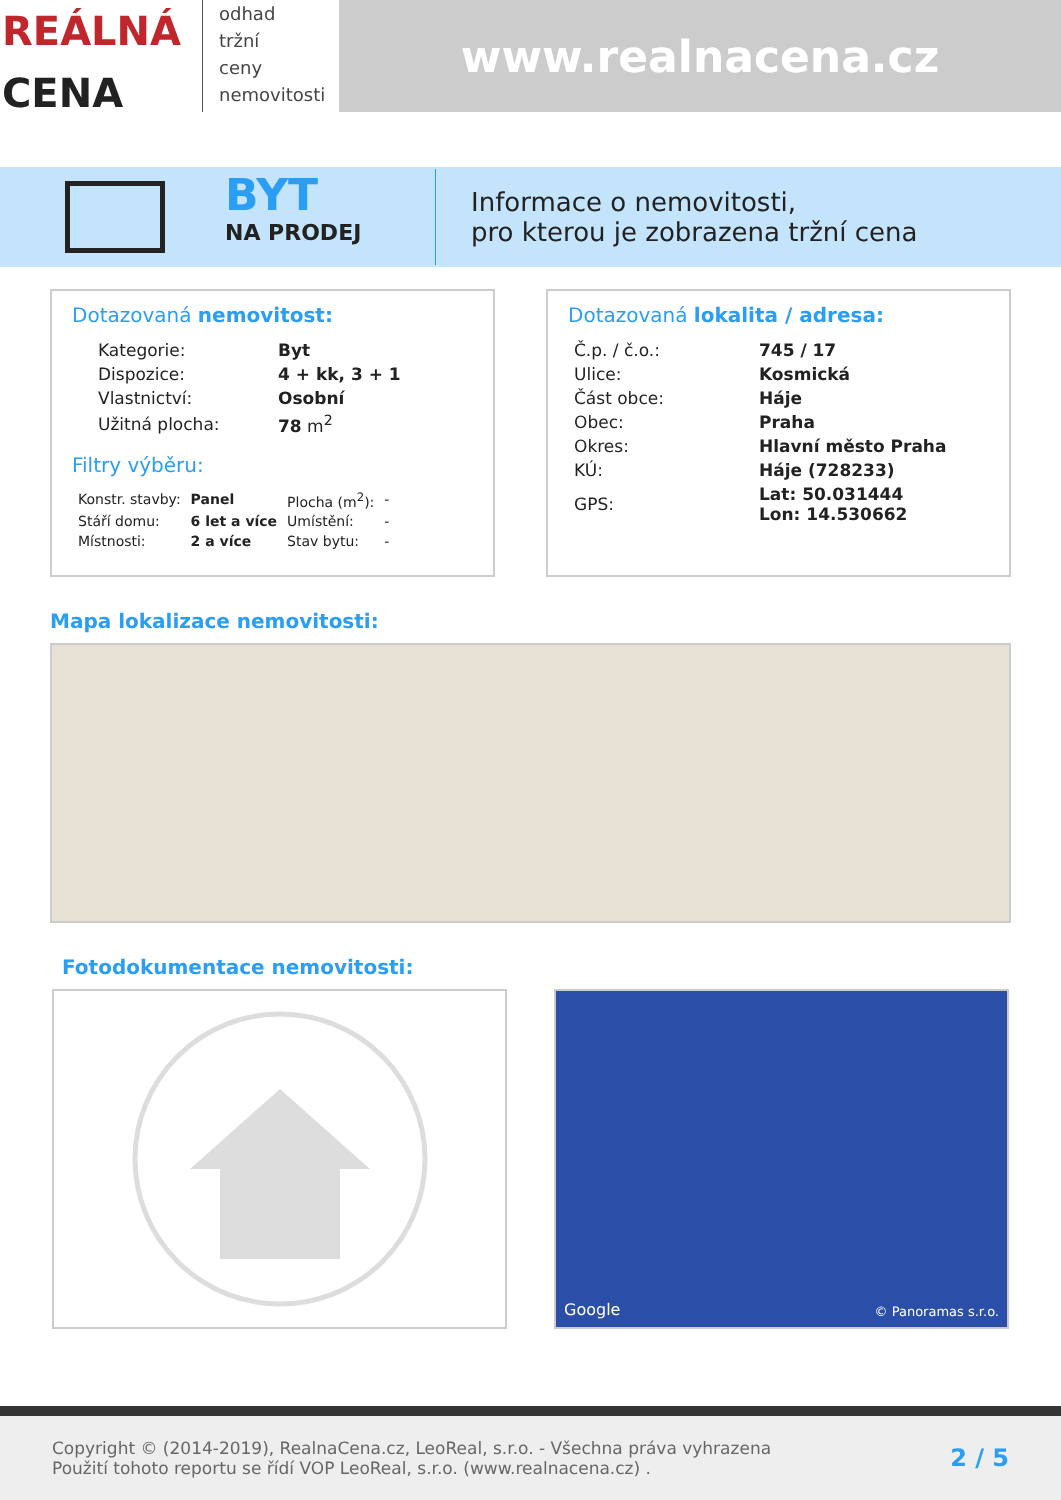REÁLNÁ
CENA
odhad
tržní
ceny
nemovitosti
www.realnacena.cz
BYT
NA PRODEJ
Informace o nemovitosti,
pro kterou je zobrazena tržní cena
Dotazovaná nemovitost:
| Kategorie: | Byt |
| Dispozice: | 4 + kk, 3 + 1 |
| Vlastnictví: | Osobní |
| Užitná plocha: | 78 m<sup>2</sup> |
Filtry výběru:
| Konstr. stavby: | Panel | Plocha (m<sup>2</sup>): | - |
| Stáří domu: | 6 let a více | Umístění: | - |
| Místnosti: | 2 a více | Stav bytu: | - |
Dotazovaná lokalita / adresa:
| Č.p. / č.o.: | 745 / 17 |
| Ulice: | Kosmická |
| Část obce: | Háje |
| Obec: | Praha |
| Okres: | Hlavní město Praha |
| KÚ: | Háje (728233) |
| GPS: | Lat: 50.031444 Lon: 14.530662 |
Mapa lokalizace nemovitosti:
Fotodokumentace nemovitosti:
Google © Panoramas s.r.o.
Copyright © (2014-2019), RealnaCena.cz, LeoReal, s.r.o. - Všechna práva vyhrazena
Použití tohoto reportu se řídí VOP LeoReal, s.r.o. (www.realnacena.cz) .
2 / 5